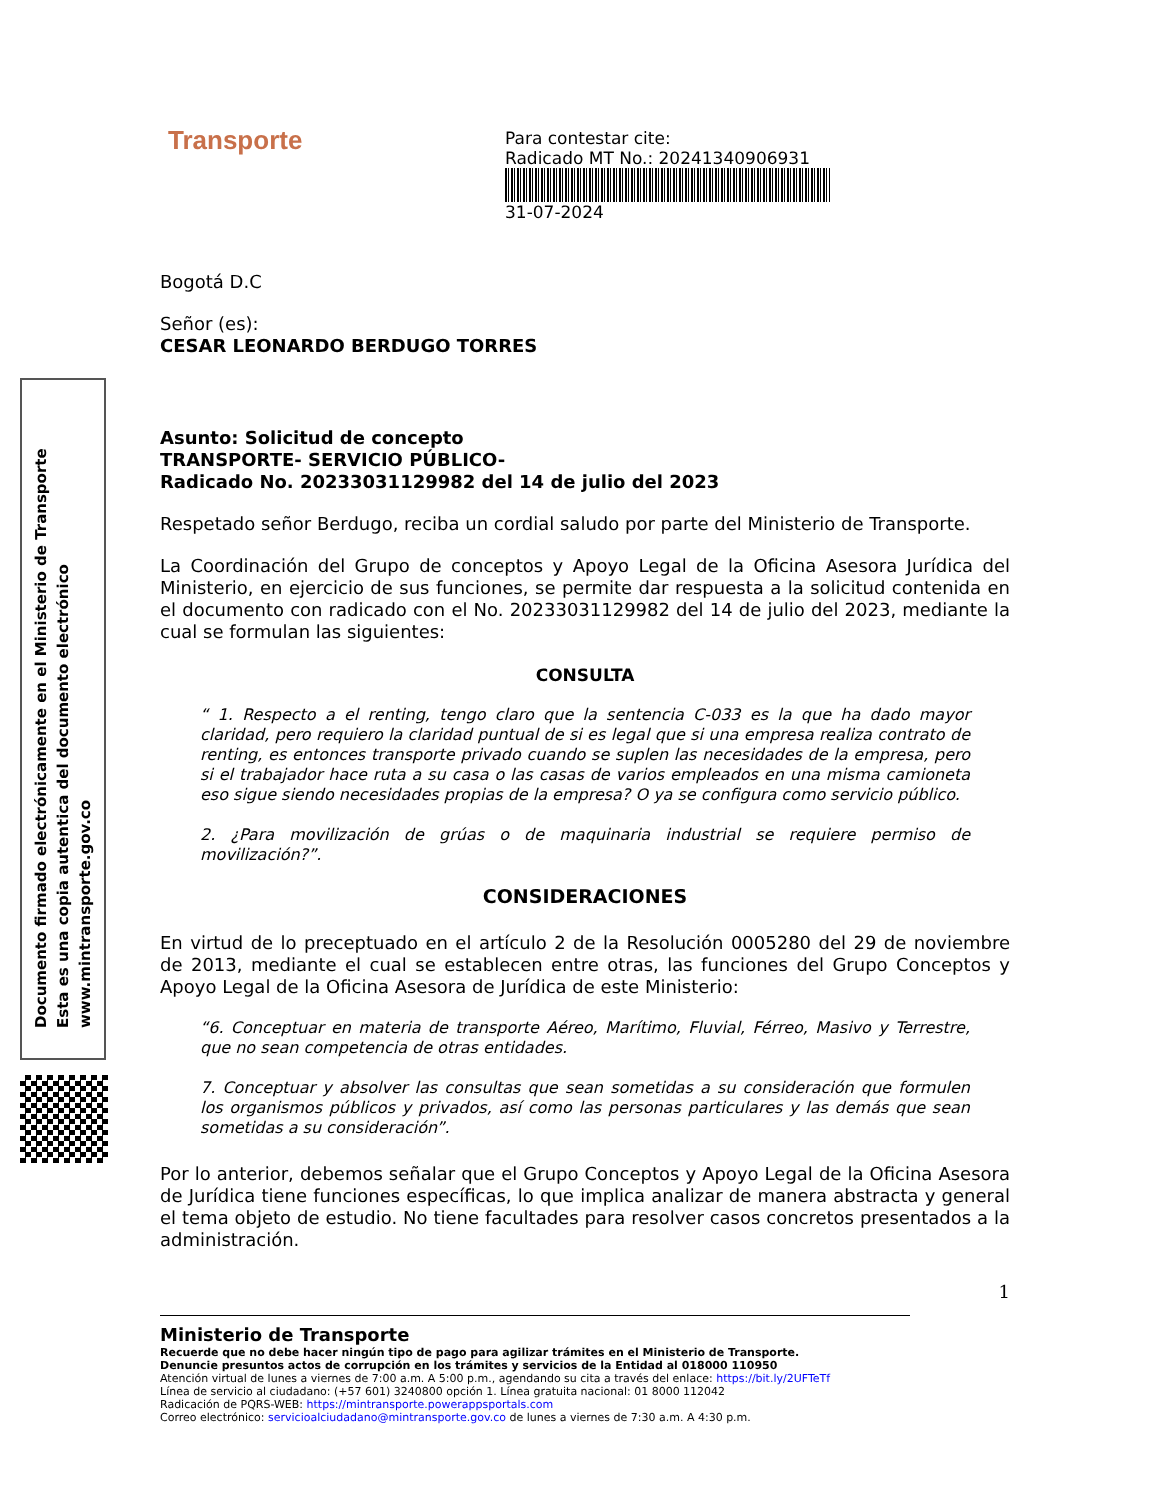Documento firmado electrónicamente en el Ministerio de Transporte
Esta es una copia autentica del documento electrónico
www.mintransporte.gov.co
Para contestar cite:
Radicado MT No.: 20241340906931
31-07-2024
Transporte
Bogotá D.C
Señor (es):
CESAR LEONARDO BERDUGO TORRES
Asunto: Solicitud de concepto
TRANSPORTE- SERVICIO PÚBLICO-
Radicado No. 20233031129982 del 14 de julio del 2023
Respetado señor Berdugo, reciba un cordial saludo por parte del Ministerio de Transporte.
La Coordinación del Grupo de conceptos y Apoyo Legal de la Oficina Asesora Jurídica del Ministerio, en ejercicio de sus funciones, se permite dar respuesta a la solicitud contenida en el documento con radicado con el No. 20233031129982 del 14 de julio del 2023, mediante la cual se formulan las siguientes:
CONSULTA
“ 1. Respecto a el renting, tengo claro que la sentencia C-033 es la que ha dado mayor claridad, pero requiero la claridad puntual de si es legal que si una empresa realiza contrato de renting, es entonces transporte privado cuando se suplen las necesidades de la empresa, pero si el trabajador hace ruta a su casa o las casas de varios empleados en una misma camioneta eso sigue siendo necesidades propias de la empresa? O ya se configura como servicio público.
2. ¿Para movilización de grúas o de maquinaria industrial se requiere permiso de movilización?”.
CONSIDERACIONES
En virtud de lo preceptuado en el artículo 2 de la Resolución 0005280 del 29 de noviembre de 2013, mediante el cual se establecen entre otras, las funciones del Grupo Conceptos y Apoyo Legal de la Oficina Asesora de Jurídica de este Ministerio:
“6. Conceptuar en materia de transporte Aéreo, Marítimo, Fluvial, Férreo, Masivo y Terrestre, que no sean competencia de otras entidades.
7. Conceptuar y absolver las consultas que sean sometidas a su consideración que formulen los organismos públicos y privados, así como las personas particulares y las demás que sean sometidas a su consideración”.
Por lo anterior, debemos señalar que el Grupo Conceptos y Apoyo Legal de la Oficina Asesora de Jurídica tiene funciones específicas, lo que implica analizar de manera abstracta y general el tema objeto de estudio. No tiene facultades para resolver casos concretos presentados a la administración.
1
Ministerio de Transporte
Recuerde que no debe hacer ningún tipo de pago para agilizar trámites en el Ministerio de Transporte.
Denuncie presuntos actos de corrupción en los trámites y servicios de la Entidad al 018000 110950
Atención virtual de lunes a viernes de 7:00 a.m. A 5:00 p.m., agendando su cita a través del enlace: https://bit.ly/2UFTeTf
Línea de servicio al ciudadano: (+57 601) 3240800 opción 1. Línea gratuita nacional: 01 8000 112042
Radicación de PQRS-WEB: https://mintransporte.powerappsportals.com
Correo electrónico: servicioalciudadano@mintransporte.gov.co de lunes a viernes de 7:30 a.m. A 4:30 p.m.